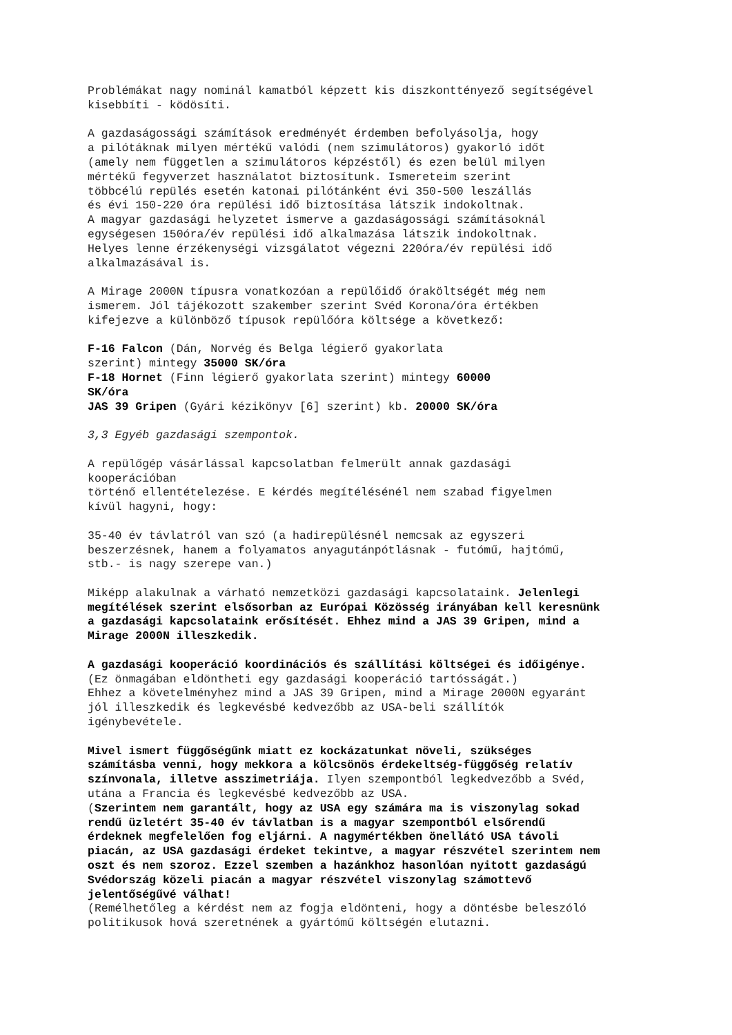Problémákat nagy nominál kamatból képzett kis diszkonttényező segítségével
kisebbíti - ködösíti.
A gazdaságossági számítások eredményét érdemben befolyásolja, hogy
a pilótáknak milyen mértékű valódi (nem szimulátoros) gyakorló időt
(amely nem független a szimulátoros képzéstől) és ezen belül milyen
mértékű fegyverzet használatot biztosítunk. Ismereteim szerint
többcélú repülés esetén katonai pilótánként évi 350-500 leszállás
és évi 150-220 óra repülési idő biztosítása látszik indokoltnak.
A magyar gazdasági helyzetet ismerve a gazdaságossági számításoknál
egységesen 150óra/év repülési idő alkalmazása látszik indokoltnak.
Helyes lenne érzékenységi vizsgálatot végezni 220óra/év repülési idő
alkalmazásával is.
A Mirage 2000N típusra vonatkozóan a repülőidő óraköltségét még nem
ismerem. Jól tájékozott szakember szerint Svéd Korona/óra értékben
kifejezve a különböző típusok repülőóra költsége a következő:
F-16 Falcon (Dán, Norvég és Belga légierő gyakorlata
szerint) mintegy 35000 SK/óra
F-18 Hornet (Finn légierő gyakorlata szerint) mintegy 60000
SK/óra
JAS 39 Gripen (Gyári kézikönyv [6] szerint) kb. 20000 SK/óra
3,3 Egyéb gazdasági szempontok.
A repülőgép vásárlással kapcsolatban felmerült annak gazdasági
kooperációban
történő ellentételezése. E kérdés megítélésénél nem szabad figyelmen
kívül hagyni, hogy:
35-40 év távlatról van szó (a hadirepülésnél nemcsak az egyszeri
beszerzésnek, hanem a folyamatos anyagutánpótlásnak - futómű, hajtómű,
stb.- is nagy szerepe van.)
Miképp alakulnak a várható nemzetközi gazdasági kapcsolataink. Jelenlegi
megítélések szerint elsősorban az Európai Közösség irányában kell keresnünk
a gazdasági kapcsolataink erősítését. Ehhez mind a JAS 39 Gripen, mind a
Mirage 2000N illeszkedik.
A gazdasági kooperáció koordinációs és szállítási költségei és időigénye.
(Ez önmagában eldöntheti egy gazdasági kooperáció tartósságát.)
Ehhez a követelményhez mind a JAS 39 Gripen, mind a Mirage 2000N egyaránt
jól illeszkedik és legkevésbé kedvezőbb az USA-beli szállítók
igénybevétele.
Mivel ismert függőségűnk miatt ez kockázatunkat növeli, szükséges
számításba venni, hogy mekkora a kölcsönös érdekeltség-függőség relatív
színvonala, illetve asszimetriája. Ilyen szempontból legkedvezőbb a Svéd,
utána a Francia és legkevésbé kedvezőbb az USA.
(Szerintem nem garantált, hogy az USA egy számára ma is viszonylag sokad
rendű üzletért 35-40 év távlatban is a magyar szempontból elsőrendű
érdeknek megfelelően fog eljárni. A nagymértékben önellátó USA távoli
piacán, az USA gazdasági érdeket tekintve, a magyar részvétel szerintem nem
oszt és nem szoroz. Ezzel szemben a hazánkhoz hasonlóan nyitott gazdaságú
Svédország közeli piacán a magyar részvétel viszonylag számottevő
jelentőségűvé válhat!
(Remélhetőleg a kérdést nem az fogja eldönteni, hogy a döntésbe beleszóló
politikusok hová szeretnének a gyártómű költségén elutazni.